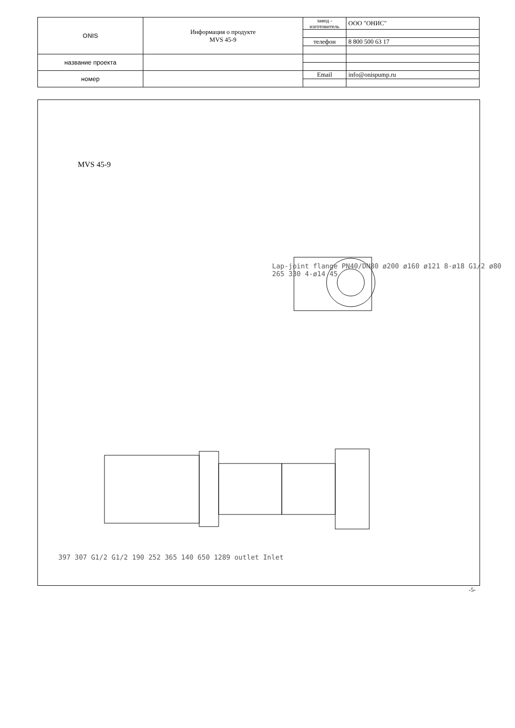| ONIS | Информация о продукте MVS 45-9 | завод - изготовитель | ООО "ОНИС" |
| | | телефон | 8 800 500 63 17 |
| название проекта | | | |
| номер | | Email | info@onispump.ru |
MVS 45-9
Lap-joint flange PN40/DN80 ø200 ø160 ø121 8-ø18 G1/2 ø80 265 330 4-ø14 45
397 307 G1/2 G1/2 190 252 365 140 650 1289 outlet Inlet
-5-